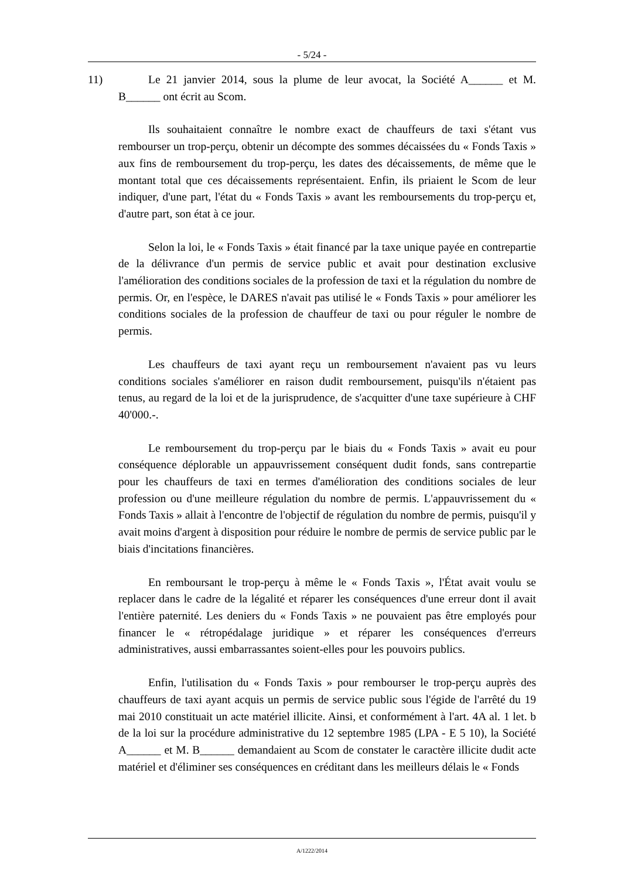- 5/24 -
11)
Le 21 janvier 2014, sous la plume de leur avocat, la Société A______ et M. B______ ont écrit au Scom.
Ils souhaitaient connaître le nombre exact de chauffeurs de taxi s'étant vus rembourser un trop-perçu, obtenir un décompte des sommes décaissées du « Fonds Taxis » aux fins de remboursement du trop-perçu, les dates des décaissements, de même que le montant total que ces décaissements représentaient. Enfin, ils priaient le Scom de leur indiquer, d'une part, l'état du « Fonds Taxis » avant les remboursements du trop-perçu et, d'autre part, son état à ce jour.
Selon la loi, le « Fonds Taxis » était financé par la taxe unique payée en contrepartie de la délivrance d'un permis de service public et avait pour destination exclusive l'amélioration des conditions sociales de la profession de taxi et la régulation du nombre de permis. Or, en l'espèce, le DARES n'avait pas utilisé le « Fonds Taxis » pour améliorer les conditions sociales de la profession de chauffeur de taxi ou pour réguler le nombre de permis.
Les chauffeurs de taxi ayant reçu un remboursement n'avaient pas vu leurs conditions sociales s'améliorer en raison dudit remboursement, puisqu'ils n'étaient pas tenus, au regard de la loi et de la jurisprudence, de s'acquitter d'une taxe supérieure à CHF 40'000.-.
Le remboursement du trop-perçu par le biais du « Fonds Taxis » avait eu pour conséquence déplorable un appauvrissement conséquent dudit fonds, sans contrepartie pour les chauffeurs de taxi en termes d'amélioration des conditions sociales de leur profession ou d'une meilleure régulation du nombre de permis. L'appauvrissement du « Fonds Taxis » allait à l'encontre de l'objectif de régulation du nombre de permis, puisqu'il y avait moins d'argent à disposition pour réduire le nombre de permis de service public par le biais d'incitations financières.
En remboursant le trop-perçu à même le « Fonds Taxis », l'État avait voulu se replacer dans le cadre de la légalité et réparer les conséquences d'une erreur dont il avait l'entière paternité. Les deniers du « Fonds Taxis » ne pouvaient pas être employés pour financer le « rétropédalage juridique » et réparer les conséquences d'erreurs administratives, aussi embarrassantes soient-elles pour les pouvoirs publics.
Enfin, l'utilisation du « Fonds Taxis » pour rembourser le trop-perçu auprès des chauffeurs de taxi ayant acquis un permis de service public sous l'égide de l'arrêté du 19 mai 2010 constituait un acte matériel illicite. Ainsi, et conformément à l'art. 4A al. 1 let. b de la loi sur la procédure administrative du 12 septembre 1985 (LPA - E 5 10), la Société A______ et M. B______ demandaient au Scom de constater le caractère illicite dudit acte matériel et d'éliminer ses conséquences en créditant dans les meilleurs délais le « Fonds
A/1222/2014